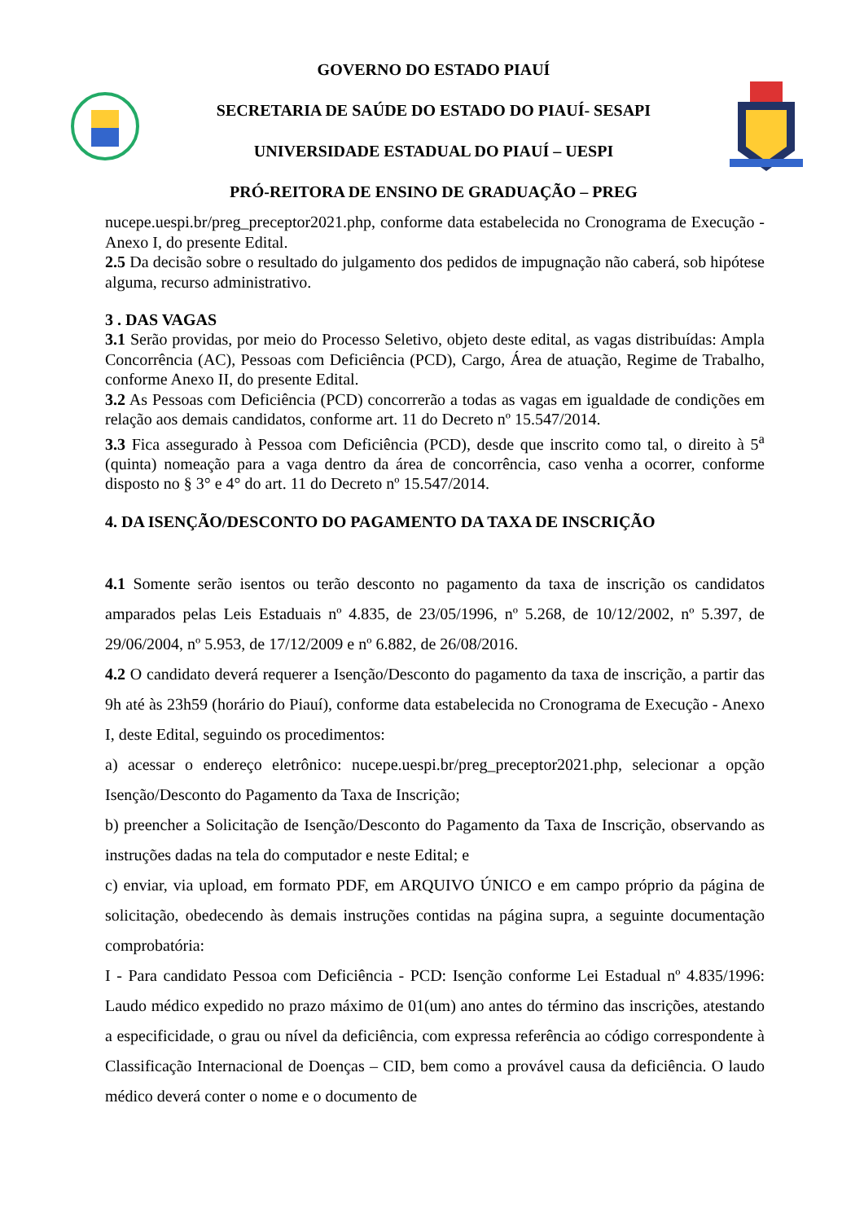GOVERNO DO ESTADO PIAUÍ
SECRETARIA DE SAÚDE DO ESTADO DO PIAUÍ- SESAPI
UNIVERSIDADE ESTADUAL DO PIAUÍ – UESPI
PRÓ-REITORA DE ENSINO DE GRADUAÇÃO – PREG
nucepe.uespi.br/preg_preceptor2021.php, conforme data estabelecida no Cronograma de Execução - Anexo I, do presente Edital.
2.5 Da decisão sobre o resultado do julgamento dos pedidos de impugnação não caberá, sob hipótese alguma, recurso administrativo.
3 . DAS VAGAS
3.1 Serão providas, por meio do Processo Seletivo, objeto deste edital, as vagas distribuídas: Ampla Concorrência (AC), Pessoas com Deficiência (PCD), Cargo, Área de atuação, Regime de Trabalho, conforme Anexo II, do presente Edital.
3.2 As Pessoas com Deficiência (PCD) concorrerão a todas as vagas em igualdade de condições em relação aos demais candidatos, conforme art. 11 do Decreto nº 15.547/2014.
3.3 Fica assegurado à Pessoa com Deficiência (PCD), desde que inscrito como tal, o direito à 5<sup>a</sup> (quinta) nomeação para a vaga dentro da área de concorrência, caso venha a ocorrer, conforme disposto no § 3° e 4° do art. 11 do Decreto nº 15.547/2014.
4. DA ISENÇÃO/DESCONTO DO PAGAMENTO DA TAXA DE INSCRIÇÃO
4.1 Somente serão isentos ou terão desconto no pagamento da taxa de inscrição os candidatos amparados pelas Leis Estaduais nº 4.835, de 23/05/1996, nº 5.268, de 10/12/2002, nº 5.397, de 29/06/2004, nº 5.953, de 17/12/2009 e nº 6.882, de 26/08/2016.
4.2 O candidato deverá requerer a Isenção/Desconto do pagamento da taxa de inscrição, a partir das 9h até às 23h59 (horário do Piauí), conforme data estabelecida no Cronograma de Execução - Anexo I, deste Edital, seguindo os procedimentos:
a) acessar o endereço eletrônico: nucepe.uespi.br/preg_preceptor2021.php, selecionar a opção Isenção/Desconto do Pagamento da Taxa de Inscrição;
b) preencher a Solicitação de Isenção/Desconto do Pagamento da Taxa de Inscrição, observando as instruções dadas na tela do computador e neste Edital; e
c) enviar, via upload, em formato PDF, em ARQUIVO ÚNICO e em campo próprio da página de solicitação, obedecendo às demais instruções contidas na página supra, a seguinte documentação comprobatória:
I - Para candidato Pessoa com Deficiência - PCD: Isenção conforme Lei Estadual nº 4.835/1996: Laudo médico expedido no prazo máximo de 01(um) ano antes do término das inscrições, atestando a especificidade, o grau ou nível da deficiência, com expressa referência ao código correspondente à Classificação Internacional de Doenças – CID, bem como a provável causa da deficiência. O laudo médico deverá conter o nome e o documento de